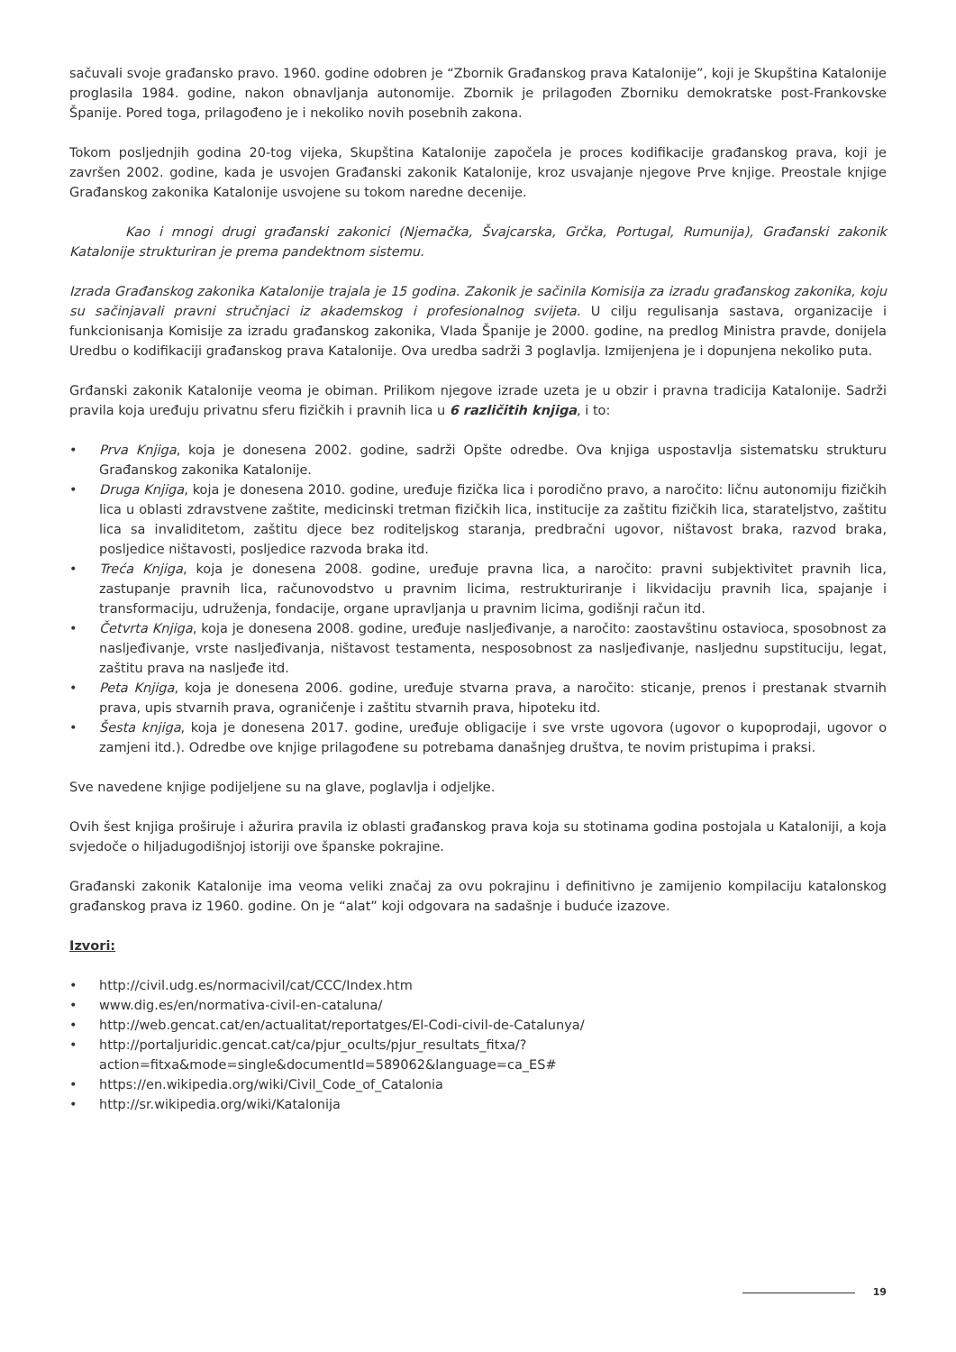sačuvali svoje građansko pravo. 1960. godine odobren je “Zbornik Građanskog prava Katalonije”, koji je Skupština Katalonije proglasila 1984. godine, nakon obnavljanja autonomije. Zbornik je prilagođen Zborniku demokratske post-Frankovske Španije. Pored toga, prilagođeno je i nekoliko novih posebnih zakona.
Tokom posljednjih godina 20-tog vijeka, Skupština Katalonije započela je proces kodifikacije građanskog prava, koji je završen 2002. godine, kada je usvojen Građanski zakonik Katalonije, kroz usvajanje njegove Prve knjige. Preostale knjige Građanskog zakonika Katalonije usvojene su tokom naredne decenije.
Kao i mnogi drugi građanski zakonici (Njemačka, Švajcarska, Grčka, Portugal, Rumunija), Građanski zakonik Katalonije strukturiran je prema pandektnom sistemu.
Izrada Građanskog zakonika Katalonije trajala je 15 godina. Zakonik je sačinila Komisija za izradu građanskog zakonika, koju su sačinjavali pravni stručnjaci iz akademskog i profesionalnog svijeta. U cilju regulisanja sastava, organizacije i funkcionisanja Komisije za izradu građanskog zakonika, Vlada Španije je 2000. godine, na predlog Ministra pravde, donijela Uredbu o kodifikaciji građanskog prava Katalonije. Ova uredba sadrži 3 poglavlja. Izmijenjena je i dopunjena nekoliko puta.
Grđanski zakonik Katalonije veoma je obiman. Prilikom njegove izrade uzeta je u obzir i pravna tradicija Katalonije. Sadrži pravila koja uređuju privatnu sferu fizičkih i pravnih lica u 6 različitih knjiga, i to:
• Prva Knjiga, koja je donesena 2002. godine, sadrži Opšte odredbe. Ova knjiga uspostavlja sistematsku strukturu Građanskog zakonika Katalonije.
• Druga Knjiga, koja je donesena 2010. godine, uređuje fizička lica i porodično pravo, a naročito: ličnu autonomiju fizičkih lica u oblasti zdravstvene zaštite, medicinski tretman fizičkih lica, institucije za zaštitu fizičkih lica, starateljstvo, zaštitu lica sa invaliditetom, zaštitu djece bez roditeljskog staranja, predbračni ugovor, ništavost braka, razvod braka, posljedice ništavosti, posljedice razvoda braka itd.
• Treća Knjiga, koja je donesena 2008. godine, uređuje pravna lica, a naročito: pravni subjektivitet pravnih lica, zastupanje pravnih lica, računovodstvo u pravnim licima, restrukturiranje i likvidaciju pravnih lica, spajanje i transformaciju, udruženja, fondacije, organe upravljanja u pravnim licima, godišnji račun itd.
• Četvrta Knjiga, koja je donesena 2008. godine, uređuje nasljeđivanje, a naročito: zaostavštinu ostavioca, sposobnost za nasljeđivanje, vrste nasljeđivanja, ništavost testamenta, nesposobnost za nasljeđivanje, nasljednu supstituciju, legat, zaštitu prava na nasljeđe itd.
• Peta Knjiga, koja je donesena 2006. godine, uređuje stvarna prava, a naročito: sticanje, prenos i prestanak stvarnih prava, upis stvarnih prava, ograničenje i zaštitu stvarnih prava, hipoteku itd.
• Šesta knjiga, koja je donesena 2017. godine, uređuje obligacije i sve vrste ugovora (ugovor o kupoprodaji, ugovor o zamjeni itd.). Odredbe ove knjige prilagođene su potrebama današnjeg društva, te novim pristupima i praksi.
Sve navedene knjige podijeljene su na glave, poglavlja i odjeljke.
Ovih šest knjiga proširuje i ažurira pravila iz oblasti građanskog prava koja su stotinama godina postojala u Kataloniji, a koja svjedoče o hiljadugodišnjoj istoriji ove španske pokrajine.
Građanski zakonik Katalonije ima veoma veliki značaj za ovu pokrajinu i definitivno je zamijenio kompilaciju katalonskog građanskog prava iz 1960. godine. On je “alat” koji odgovara na sadašnje i buduće izazove.
Izvori:
• http://civil.udg.es/normacivil/cat/CCC/Index.htm
• www.dig.es/en/normativa-civil-en-cataluna/
• http://web.gencat.cat/en/actualitat/reportatges/El-Codi-civil-de-Catalunya/
• http://portaljuridic.gencat.cat/ca/pjur_ocults/pjur_resultats_fitxa/?action=fitxa&mode=single&documentId=589062&language=ca_ES#
• https://en.wikipedia.org/wiki/Civil_Code_of_Catalonia
• http://sr.wikipedia.org/wiki/Katalonija
19